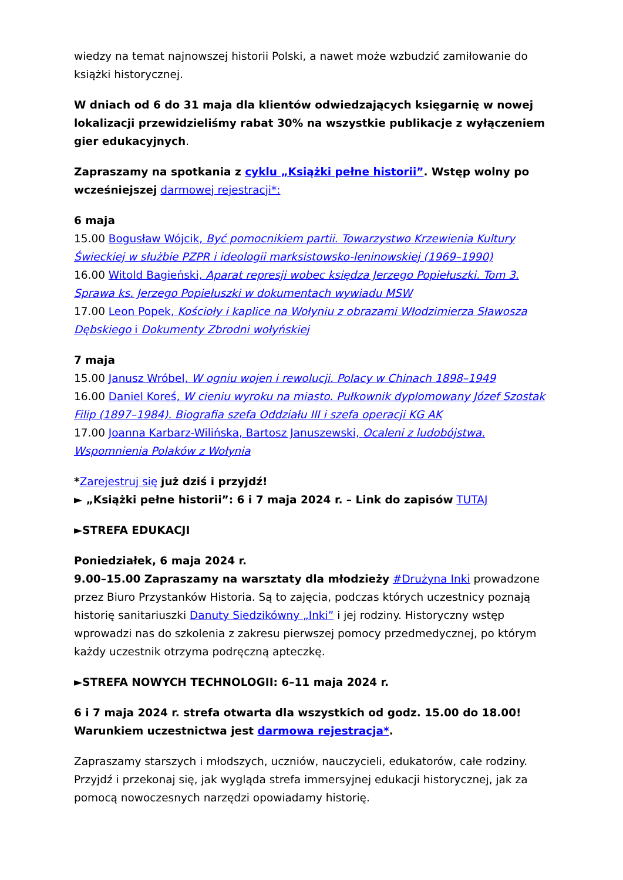wiedzy na temat najnowszej historii Polski, a nawet może wzbudzić zamiłowanie do książki historycznej.
W dniach od 6 do 31 maja dla klientów odwiedzających księgarnię w nowej lokalizacji przewidzieliśmy rabat 30% na wszystkie publikacje z wyłączeniem gier edukacyjnych.
Zapraszamy na spotkania z cyklu „Książki pełne historii”. Wstęp wolny po wcześniejszej darmowej rejestracji*:
6 maja
15.00 Bogusław Wójcik, Być pomocnikiem partii. Towarzystwo Krzewienia Kultury Świeckiej w służbie PZPR i ideologii marksistowsko-leninowskiej (1969–1990)
16.00 Witold Bagieński, Aparat represji wobec księdza Jerzego Popiełuszki. Tom 3. Sprawa ks. Jerzego Popiełuszki w dokumentach wywiadu MSW
17.00 Leon Popek, Kościoły i kaplice na Wołyniu z obrazami Włodzimierza Sławosza Dębskiego i Dokumenty Zbrodni wołyńskiej
7 maja
15.00 Janusz Wróbel, W ogniu wojen i rewolucji. Polacy w Chinach 1898–1949
16.00 Daniel Koreś, W cieniu wyroku na miasto. Pułkownik dyplomowany Józef Szostak Filip (1897–1984). Biografia szefa Oddziału III i szefa operacji KG AK
17.00 Joanna Karbarz-Wilińska, Bartosz Januszewski, Ocaleni z ludobójstwa. Wspomnienia Polaków z Wołynia
*Zarejestruj się już dziś i przyjdź!
► „Książki pełne historii”: 6 i 7 maja 2024 r. – Link do zapisów TUTAJ
►STREFA EDUKACJI
Poniedziałek, 6 maja 2024 r.
9.00–15.00 Zapraszamy na warsztaty dla młodzieży #Drużyna Inki prowadzone przez Biuro Przystanków Historia. Są to zajęcia, podczas których uczestnicy poznają historię sanitariuszki Danuty Siedzikówny „Inki” i jej rodziny. Historyczny wstęp wprowadzi nas do szkolenia z zakresu pierwszej pomocy przedmedycznej, po którym każdy uczestnik otrzyma podręczną apteczkę.
►STREFA NOWYCH TECHNOLOGII: 6–11 maja 2024 r.
6 i 7 maja 2024 r. strefa otwarta dla wszystkich od godz. 15.00 do 18.00! Warunkiem uczestnictwa jest darmowa rejestracja*.
Zapraszamy starszych i młodszych, uczniów, nauczycieli, edukatorów, całe rodziny. Przyjdź i przekonaj się, jak wygląda strefa immersyjnej edukacji historycznej, jak za pomocą nowoczesnych narzędzi opowiadamy historię.